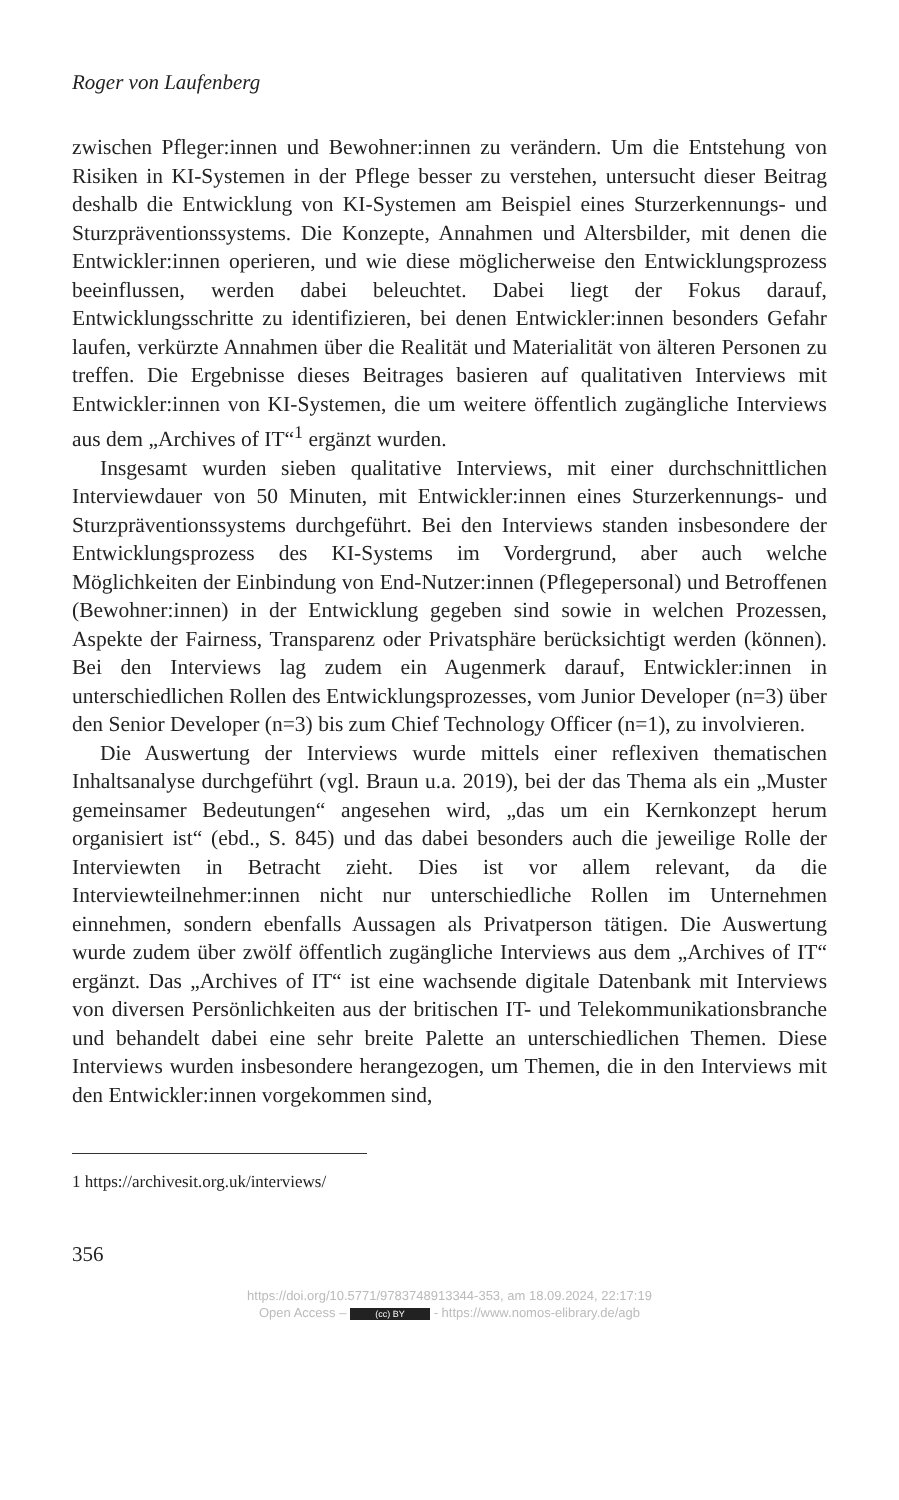Roger von Laufenberg
zwischen Pfleger:innen und Bewohner:innen zu verändern. Um die Entstehung von Risiken in KI-Systemen in der Pflege besser zu verstehen, untersucht dieser Beitrag deshalb die Entwicklung von KI-Systemen am Beispiel eines Sturzerkennungs- und Sturzpräventionssystems. Die Konzepte, Annahmen und Altersbilder, mit denen die Entwickler:innen operieren, und wie diese möglicherweise den Entwicklungsprozess beeinflussen, werden dabei beleuchtet. Dabei liegt der Fokus darauf, Entwicklungsschritte zu identifizieren, bei denen Entwickler:innen besonders Gefahr laufen, verkürzte Annahmen über die Realität und Materialität von älteren Personen zu treffen. Die Ergebnisse dieses Beitrages basieren auf qualitativen Interviews mit Entwickler:innen von KI-Systemen, die um weitere öffentlich zugängliche Interviews aus dem „Archives of IT“<sup>1</sup> ergänzt wurden.
Insgesamt wurden sieben qualitative Interviews, mit einer durchschnittlichen Interviewdauer von 50 Minuten, mit Entwickler:innen eines Sturzerkennungs- und Sturzpräventionssystems durchgeführt. Bei den Interviews standen insbesondere der Entwicklungsprozess des KI-Systems im Vordergrund, aber auch welche Möglichkeiten der Einbindung von End-Nutzer:innen (Pflegepersonal) und Betroffenen (Bewohner:innen) in der Entwicklung gegeben sind sowie in welchen Prozessen, Aspekte der Fairness, Transparenz oder Privatsphäre berücksichtigt werden (können). Bei den Interviews lag zudem ein Augenmerk darauf, Entwickler:innen in unterschiedlichen Rollen des Entwicklungsprozesses, vom Junior Developer (n=3) über den Senior Developer (n=3) bis zum Chief Technology Officer (n=1), zu involvieren.
Die Auswertung der Interviews wurde mittels einer reflexiven thematischen Inhaltsanalyse durchgeführt (vgl. Braun u.a. 2019), bei der das Thema als ein „Muster gemeinsamer Bedeutungen“ angesehen wird, „das um ein Kernkonzept herum organisiert ist“ (ebd., S. 845) und das dabei besonders auch die jeweilige Rolle der Interviewten in Betracht zieht. Dies ist vor allem relevant, da die Interviewteilnehmer:innen nicht nur unterschiedliche Rollen im Unternehmen einnehmen, sondern ebenfalls Aussagen als Privatperson tätigen. Die Auswertung wurde zudem über zwölf öffentlich zugängliche Interviews aus dem „Archives of IT“ ergänzt. Das „Archives of IT“ ist eine wachsende digitale Datenbank mit Interviews von diversen Persönlichkeiten aus der britischen IT- und Telekommunikationsbranche und behandelt dabei eine sehr breite Palette an unterschiedlichen Themen. Diese Interviews wurden insbesondere herangezogen, um Themen, die in den Interviews mit den Entwickler:innen vorgekommen sind,
1 https://archivesit.org.uk/interviews/
356
https://doi.org/10.5771/9783748913344-353, am 18.09.2024, 22:17:19
Open Access – (cc) BY - https://www.nomos-elibrary.de/agb